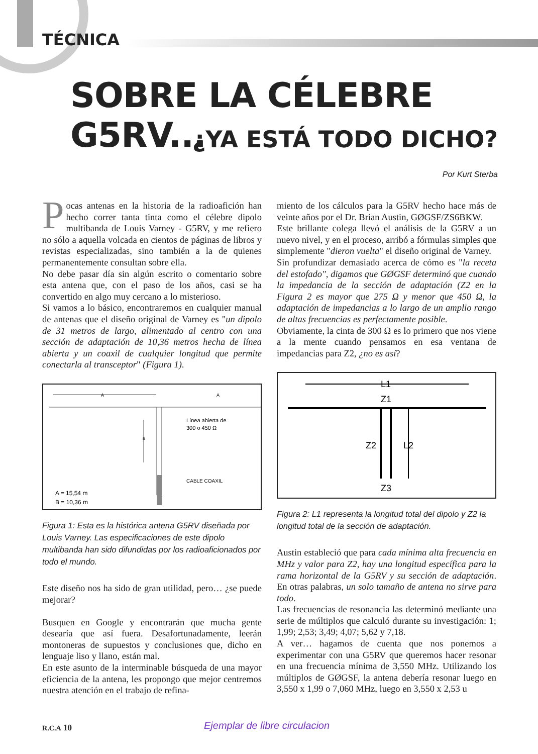TÉCNICA
SOBRE LA CÉLEBRE G5RV...
¿YA ESTÁ TODO DICHO?
Por Kurt Sterba
Pocas antenas en la historia de la radioafición han hecho correr tanta tinta como el célebre dipolo multibanda de Louis Varney - G5RV, y me refiero no sólo a aquella volcada en cientos de páginas de libros y revistas especializadas, sino también a la de quienes permanentemente consultan sobre ella.
No debe pasar día sin algún escrito o comentario sobre esta antena que, con el paso de los años, casi se ha convertido en algo muy cercano a lo misterioso.
Si vamos a lo básico, encontraremos en cualquier manual de antenas que el diseño original de Varney es "un dipolo de 31 metros de largo, alimentado al centro con una sección de adaptación de 10,36 metros hecha de línea abierta y un coaxil de cualquier longitud que permite conectarla al transceptor" (Figura 1).
A
A
B
Línea abierta de
300 o 450 Ω
CABLE COAXIL
A = 15,54 m
B = 10,36 m
Figura 1: Esta es la histórica antena G5RV diseñada por Louis Varney. Las especificaciones de este dipolo multibanda han sido difundidas por los radioaficionados por todo el mundo.
Este diseño nos ha sido de gran utilidad, pero… ¿se puede mejorar?
Busquen en Google y encontrarán que mucha gente desearía que así fuera. Desafortunadamente, leerán montoneras de supuestos y conclusiones que, dicho en lenguaje liso y llano, están mal.
En este asunto de la interminable búsqueda de una mayor eficiencia de la antena, les propongo que mejor centremos nuestra atención en el trabajo de refina-
miento de los cálculos para la G5RV hecho hace más de veinte años por el Dr. Brian Austin, GØGSF/ZS6BKW.
Este brillante colega llevó el análisis de la G5RV a un nuevo nivel, y en el proceso, arribó a fórmulas simples que simplemente "dieron vuelta" el diseño original de Varney.
Sin profundizar demasiado acerca de cómo es "la receta del estofado", digamos que GØGSF determinó que cuando la impedancia de la sección de adaptación (Z2 en la Figura 2 es mayor que 275 Ω y menor que 450 Ω, la adaptación de impedancias a lo largo de un amplio rango de altas frecuencias es perfectamente posible.
Obviamente, la cinta de 300 Ω es lo primero que nos viene a la mente cuando pensamos en esa ventana de impedancias para Z2, ¿no es así?
L1
Z1
Z2
L2
Z3
Figura 2: L1 representa la longitud total del dipolo y Z2 la longitud total de la sección de adaptación.
Austin estableció que para cada mínima alta frecuencia en MHz y valor para Z2, hay una longitud específica para la rama horizontal de la G5RV y su sección de adaptación. En otras palabras, un solo tamaño de antena no sirve para todo.
Las frecuencias de resonancia las determinó mediante una serie de múltiplos que calculó durante su investigación: 1; 1,99; 2,53; 3,49; 4,07; 5,62 y 7,18.
A ver… hagamos de cuenta que nos ponemos a experimentar con una G5RV que queremos hacer resonar en una frecuencia mínima de 3,550 MHz. Utilizando los múltiplos de GØGSF, la antena debería resonar luego en 3,550 x 1,99 o 7,060 MHz, luego en 3,550 x 2,53 u
R.C.A 10 Ejemplar de libre circulacion